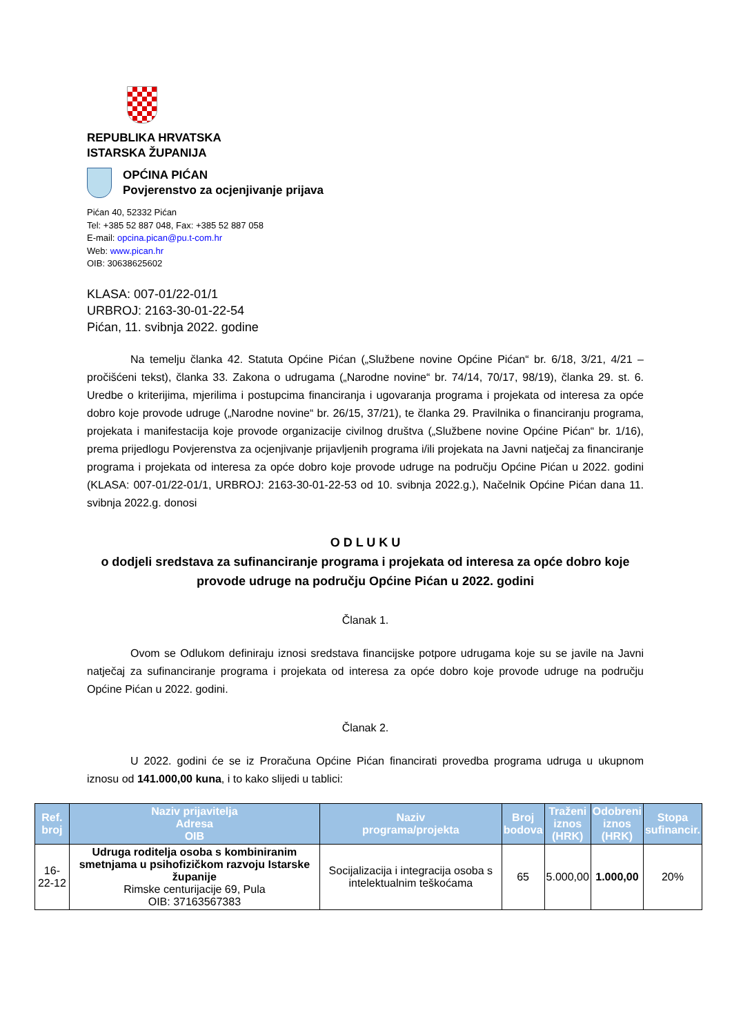REPUBLIKA HRVATSKA
ISTARSKA ŽUPANIJA
OPĆINA PIĆAN
Povjerenstvo za ocjenjivanje prijava
Pićan 40, 52332 Pićan
Tel: +385 52 887 048, Fax: +385 52 887 058
E-mail: opcina.pican@pu.t-com.hr
Web: www.pican.hr
OIB: 30638625602
KLASA: 007-01/22-01/1
URBROJ: 2163-30-01-22-54
Pićan, 11. svibnja 2022. godine
Na temelju članka 42. Statuta Općine Pićan („Službene novine Općine Pićan“ br. 6/18, 3/21, 4/21 – pročišćeni tekst), članka 33. Zakona o udrugama („Narodne novine“ br. 74/14, 70/17, 98/19), članka 29. st. 6. Uredbe o kriterijima, mjerilima i postupcima financiranja i ugovaranja programa i projekata od interesa za opće dobro koje provode udruge („Narodne novine“ br. 26/15, 37/21), te članka 29. Pravilnika o financiranju programa, projekata i manifestacija koje provode organizacije civilnog društva („Službene novine Općine Pićan“ br. 1/16), prema prijedlogu Povjerenstva za ocjenjivanje prijavljenih programa i/ili projekata na Javni natječaj za financiranje programa i projekata od interesa za opće dobro koje provode udruge na području Općine Pićan u 2022. godini (KLASA: 007-01/22-01/1, URBROJ: 2163-30-01-22-53 od 10. svibnja 2022.g.), Načelnik Općine Pićan dana 11. svibnja 2022.g. donosi
O D L U K U
o dodjeli sredstava za sufinanciranje programa i projekata od interesa za opće dobro koje provode udruge na području Općine Pićan u 2022. godini
Članak 1.
Ovom se Odlukom definiraju iznosi sredstava financijske potpore udrugama koje su se javile na Javni natječaj za sufinanciranje programa i projekata od interesa za opće dobro koje provode udruge na području Općine Pićan u 2022. godini.
Članak 2.
U 2022. godini će se iz Proračuna Općine Pićan financirati provedba programa udruga u ukupnom iznosu od 141.000,00 kuna, i to kako slijedi u tablici:
| Ref. broj | Naziv prijavitelja Adresa OIB | Naziv programa/projekta | Broj bodova | Traženi iznos (HRK) | Odobreni iznos (HRK) | Stopa sufinancir. |
| --- | --- | --- | --- | --- | --- | --- |
| 16-22-12 | Udruga roditelja osoba s kombiniranim smetnjama u psihofizičkom razvoju Istarske županije Rimske centurijacije 69, Pula OIB: 37163567383 | Socijalizacija i integracija osoba s intelektualnim teškoćama | 65 | 5.000,00 | 1.000,00 | 20% |